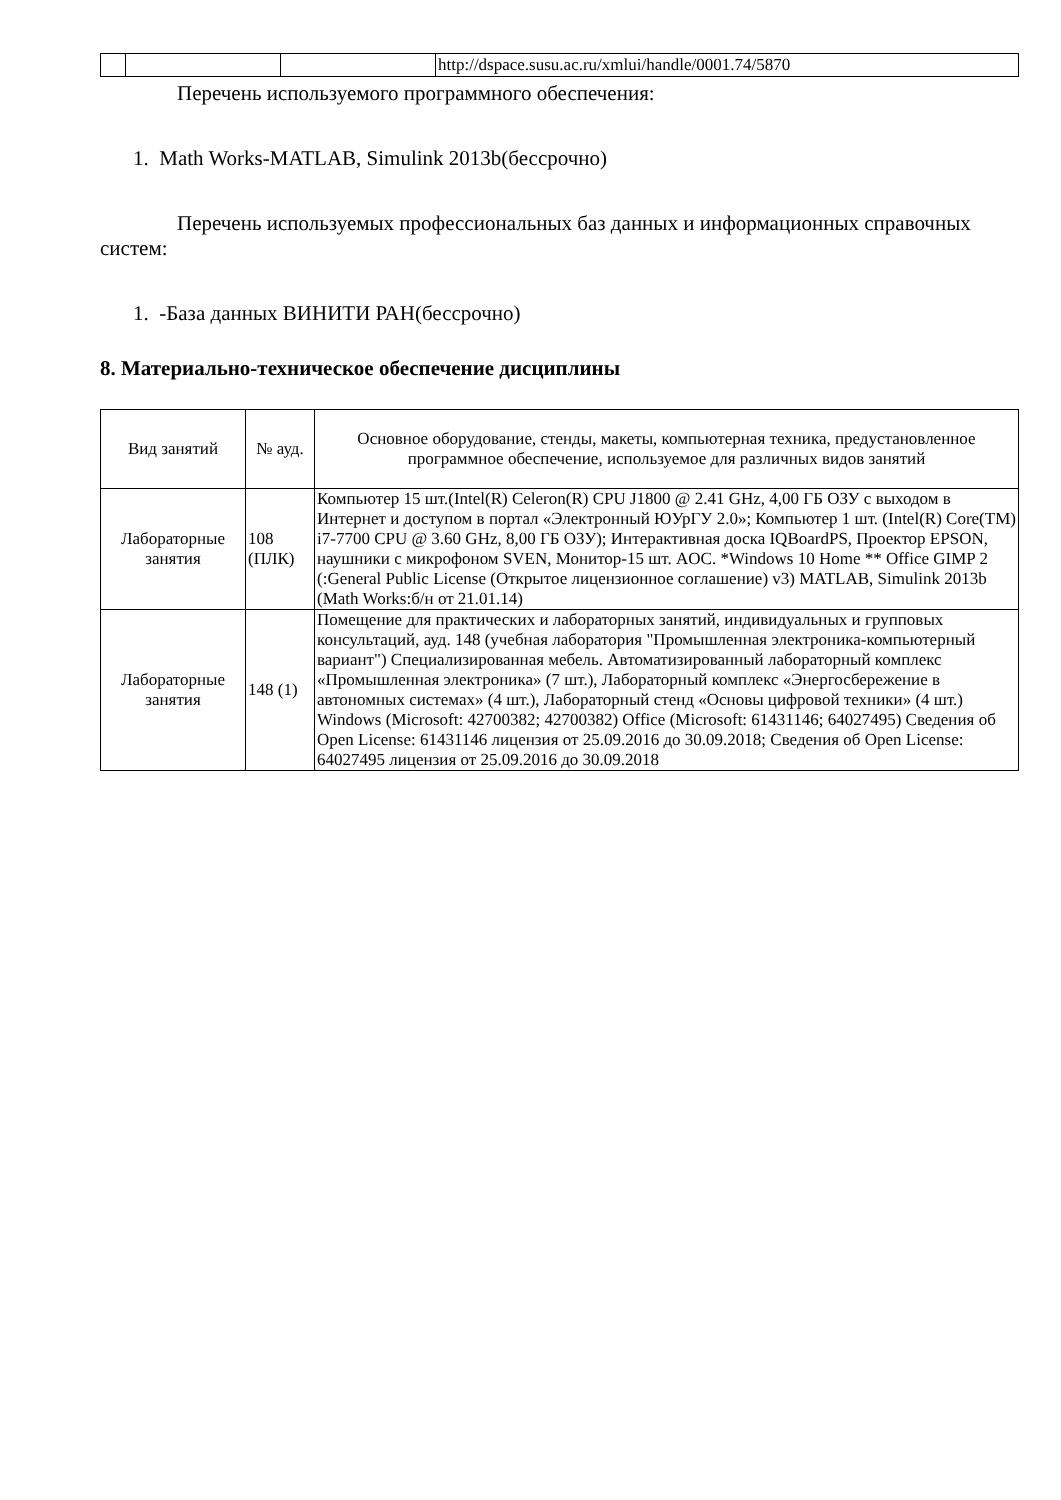| | | | http://dspace.susu.ac.ru/xmlui/handle/0001.74/5870 |
Перечень используемого программного обеспечения:
1. Math Works-MATLAB, Simulink 2013b(бессрочно)
Перечень используемых профессиональных баз данных и информационных справочных систем:
1. -База данных ВИНИТИ РАН(бессрочно)
8. Материально-техническое обеспечение дисциплины
| Вид занятий | № ауд. | Основное оборудование, стенды, макеты, компьютерная техника, предустановленное программное обеспечение, используемое для различных видов занятий |
| --- | --- | --- |
| Лабораторные занятия | 108 (ПЛК) | Компьютер 15 шт.(Intel(R) Celeron(R) CPU J1800 @ 2.41 GHz, 4,00 ГБ ОЗУ с выходом в Интернет и доступом в портал «Электронный ЮУрГУ 2.0»; Компьютер 1 шт. (Intel(R) Core(TM) i7-7700 CPU @ 3.60 GHz, 8,00 ГБ ОЗУ); Интерактивная доска IQBoardPS, Проектор EPSON, наушники с микрофоном SVEN, Монитор-15 шт. AOC. *Windows 10 Home ** Office GIMP 2 (:General Public License (Открытое лицензионное соглашение) v3) MATLAB, Simulink 2013b (Math Works:б/н от 21.01.14) |
| Лабораторные занятия | 148 (1) | Помещение для практических и лабораторных занятий, индивидуальных и групповых консультаций, ауд. 148 (учебная лаборатория "Промышленная электроника-компьютерный вариант") Специализированная мебель. Автоматизированный лабораторный комплекс «Промышленная электроника» (7 шт.), Лабораторный комплекс «Энергосбережение в автономных системах» (4 шт.), Лабораторный стенд «Основы цифровой техники» (4 шт.) Windows (Microsoft: 42700382; 42700382) Office (Microsoft: 61431146; 64027495) Сведения об Open License: 61431146 лицензия от 25.09.2016 до 30.09.2018; Сведения об Open License: 64027495 лицензия от 25.09.2016 до 30.09.2018 |